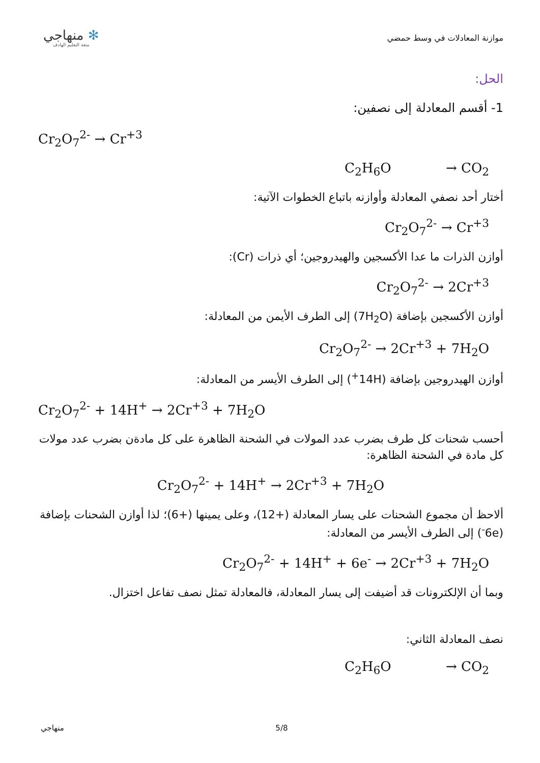منهاجي ✻
متعة التعليم الهادف
موازنة المعادلات في وسط حمضي
الحل:
1- أقسم المعادلة إلى نصفين:
Cr<sub>2</sub>O<sub>7</sub><sup>2-</sup> → Cr<sup>+3</sup>
C<sub>2</sub>H<sub>6</sub>O → CO<sub>2</sub>
أختار أحد نصفي المعادلة وأوازنه باتباع الخطوات الآتية:
Cr<sub>2</sub>O<sub>7</sub><sup>2-</sup> → Cr<sup>+3</sup>
أوازن الذرات ما عدا الأكسجين والهيدروجين؛ أي ذرات (Cr):
Cr<sub>2</sub>O<sub>7</sub><sup>2-</sup> → 2Cr<sup>+3</sup>
أوازن الأكسجين بإضافة (7H<sub>2</sub>O) إلى الطرف الأيمن من المعادلة:
Cr<sub>2</sub>O<sub>7</sub><sup>2-</sup> → 2Cr<sup>+3</sup> + 7H<sub>2</sub>O
أوازن الهيدروجين بإضافة (14H<sup>+</sup>) إلى الطرف الأيسر من المعادلة:
Cr<sub>2</sub>O<sub>7</sub><sup>2-</sup> + 14H<sup>+</sup> → 2Cr<sup>+3</sup> + 7H<sub>2</sub>O
أحسب شحنات كل طرف بضرب عدد المولات في الشحنة الظاهرة على كل مادةن بضرب عدد مولات كل مادة في الشحنة الظاهرة:
Cr<sub>2</sub>O<sub>7</sub><sup>2-</sup> + 14H<sup>+</sup> → 2Cr<sup>+3</sup> + 7H<sub>2</sub>O
ألاحظ أن مجموع الشحنات على يسار المعادلة (+12)، وعلى يمينها (+6)؛ لذا أوازن الشحنات بإضافة (6e<sup>-</sup>) إلى الطرف الأيسر من المعادلة:
Cr<sub>2</sub>O<sub>7</sub><sup>2-</sup> + 14H<sup>+</sup> + 6e<sup>-</sup> → 2Cr<sup>+3</sup> + 7H<sub>2</sub>O
وبما أن الإلكترونات قد أضيفت إلى يسار المعادلة، فالمعادلة تمثل نصف تفاعل اختزال.
نصف المعادلة الثاني:
C<sub>2</sub>H<sub>6</sub>O → CO<sub>2</sub>
منهاجي 5/8